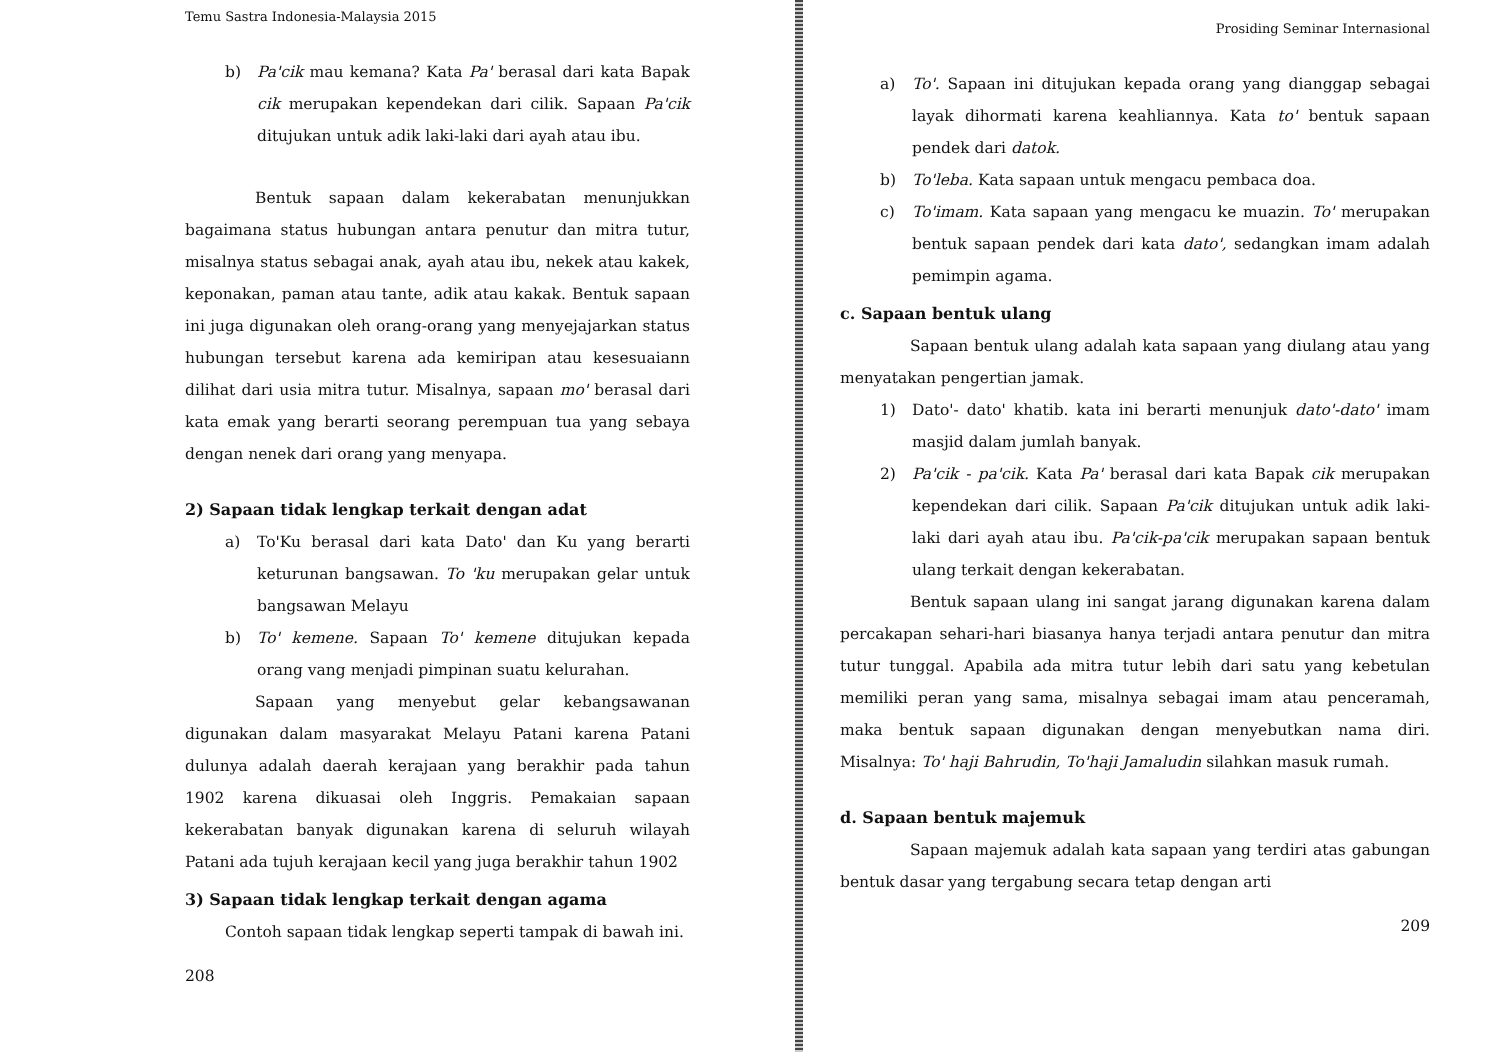Temu Sastra Indonesia-Malaysia 2015
b) Pa'cik mau kemana? Kata Pa' berasal dari kata Bapak cik merupakan kependekan dari cilik. Sapaan Pa'cik ditujukan untuk adik laki-laki dari ayah atau ibu.
Bentuk sapaan dalam kekerabatan menunjukkan bagaimana status hubungan antara penutur dan mitra tutur, misalnya status sebagai anak, ayah atau ibu, nekek atau kakek, keponakan, paman atau tante, adik atau kakak. Bentuk sapaan ini juga digunakan oleh orang-orang yang menyejajarkan status hubungan tersebut karena ada kemiripan atau kesesuaiann dilihat dari usia mitra tutur. Misalnya, sapaan mo' berasal dari kata emak yang berarti seorang perempuan tua yang sebaya dengan nenek dari orang yang menyapa.
2) Sapaan tidak lengkap terkait dengan adat
a) To'Ku berasal dari kata Dato' dan Ku yang berarti keturunan bangsawan. To 'ku merupakan gelar untuk bangsawan Melayu
b) To' kemene. Sapaan To' kemene ditujukan kepada orang vang menjadi pimpinan suatu kelurahan.
Sapaan yang menyebut gelar kebangsawanan digunakan dalam masyarakat Melayu Patani karena Patani dulunya adalah daerah kerajaan yang berakhir pada tahun 1902 karena dikuasai oleh Inggris. Pemakaian sapaan kekerabatan banyak digunakan karena di seluruh wilayah Patani ada tujuh kerajaan kecil yang juga berakhir tahun 1902
3) Sapaan tidak lengkap terkait dengan agama
Contoh sapaan tidak lengkap seperti tampak di bawah ini.
208
Prosiding Seminar Internasional
a) To'. Sapaan ini ditujukan kepada orang yang dianggap sebagai layak dihormati karena keahliannya. Kata to' bentuk sapaan pendek dari datok.
b) To'leba. Kata sapaan untuk mengacu pembaca doa.
c) To'imam. Kata sapaan yang mengacu ke muazin. To' merupakan bentuk sapaan pendek dari kata dato', sedangkan imam adalah pemimpin agama.
c. Sapaan bentuk ulang
Sapaan bentuk ulang adalah kata sapaan yang diulang atau yang menyatakan pengertian jamak.
1) Dato'- dato' khatib. kata ini berarti menunjuk dato'-dato' imam masjid dalam jumlah banyak.
2) Pa'cik - pa'cik. Kata Pa' berasal dari kata Bapak cik merupakan kependekan dari cilik. Sapaan Pa'cik ditujukan untuk adik laki-laki dari ayah atau ibu. Pa'cik-pa'cik merupakan sapaan bentuk ulang terkait dengan kekerabatan.
Bentuk sapaan ulang ini sangat jarang digunakan karena dalam percakapan sehari-hari biasanya hanya terjadi antara penutur dan mitra tutur tunggal. Apabila ada mitra tutur lebih dari satu yang kebetulan memiliki peran yang sama, misalnya sebagai imam atau penceramah, maka bentuk sapaan digunakan dengan menyebutkan nama diri. Misalnya: To' haji Bahrudin, To'haji Jamaludin silahkan masuk rumah.
d. Sapaan bentuk majemuk
Sapaan majemuk adalah kata sapaan yang terdiri atas gabungan bentuk dasar yang tergabung secara tetap dengan arti
209